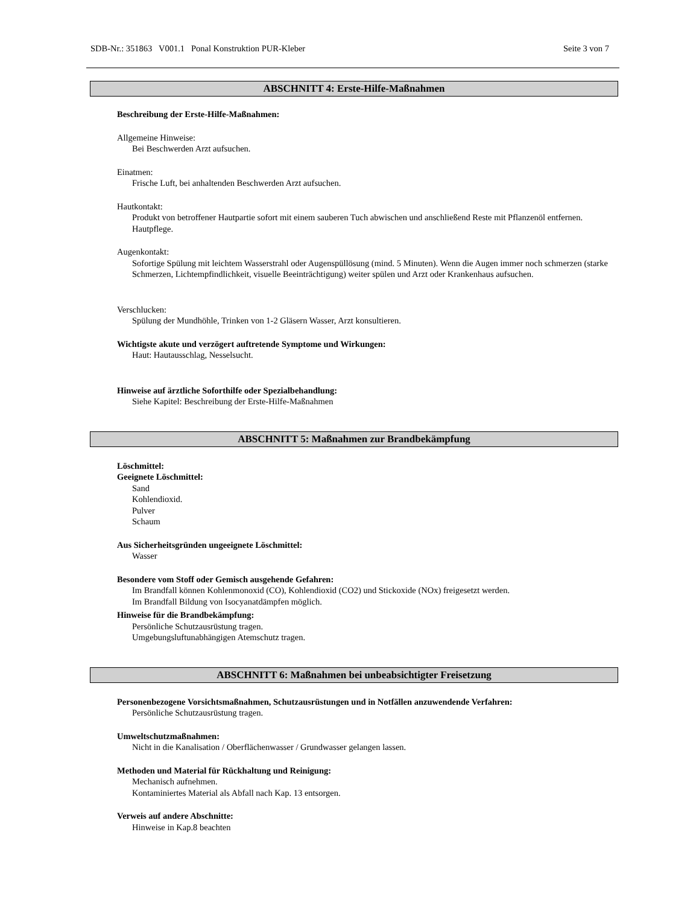SDB-Nr.: 351863 V001.1 Ponal Konstruktion PUR-Kleber Seite 3 von 7
ABSCHNITT 4: Erste-Hilfe-Maßnahmen
Beschreibung der Erste-Hilfe-Maßnahmen:
Allgemeine Hinweise:
Bei Beschwerden Arzt aufsuchen.
Einatmen:
Frische Luft, bei anhaltenden Beschwerden Arzt aufsuchen.
Hautkontakt:
Produkt von betroffener Hautpartie sofort mit einem sauberen Tuch abwischen und anschließend Reste mit Pflanzenöl entfernen. Hautpflege.
Augenkontakt:
Sofortige Spülung mit leichtem Wasserstrahl oder Augenspüllösung (mind. 5 Minuten). Wenn die Augen immer noch schmerzen (starke Schmerzen, Lichtempfindlichkeit, visuelle Beeinträchtigung) weiter spülen und Arzt oder Krankenhaus aufsuchen.
Verschlucken:
Spülung der Mundhöhle, Trinken von 1-2 Gläsern Wasser, Arzt konsultieren.
Wichtigste akute und verzögert auftretende Symptome und Wirkungen:
Haut: Hautausschlag, Nesselsucht.
Hinweise auf ärztliche Soforthilfe oder Spezialbehandlung:
Siehe Kapitel: Beschreibung der Erste-Hilfe-Maßnahmen
ABSCHNITT 5: Maßnahmen zur Brandbekämpfung
Löschmittel:
Geeignete Löschmittel:
Sand
Kohlendioxid.
Pulver
Schaum
Aus Sicherheitsgründen ungeeignete Löschmittel:
Wasser
Besondere vom Stoff oder Gemisch ausgehende Gefahren:
Im Brandfall können Kohlenmonoxid (CO), Kohlendioxid (CO2) und Stickoxide (NOx) freigesetzt werden.
Im Brandfall Bildung von Isocyanatdämpfen möglich.
Hinweise für die Brandbekämpfung:
Persönliche Schutzausrüstung tragen.
Umgebungsluftunabhängigen Atemschutz tragen.
ABSCHNITT 6: Maßnahmen bei unbeabsichtigter Freisetzung
Personenbezogene Vorsichtsmaßnahmen, Schutzausrüstungen und in Notfällen anzuwendende Verfahren:
Persönliche Schutzausrüstung tragen.
Umweltschutzmaßnahmen:
Nicht in die Kanalisation / Oberflächenwasser / Grundwasser gelangen lassen.
Methoden und Material für Rückhaltung und Reinigung:
Mechanisch aufnehmen.
Kontaminiertes Material als Abfall nach Kap. 13 entsorgen.
Verweis auf andere Abschnitte:
Hinweise in Kap.8 beachten